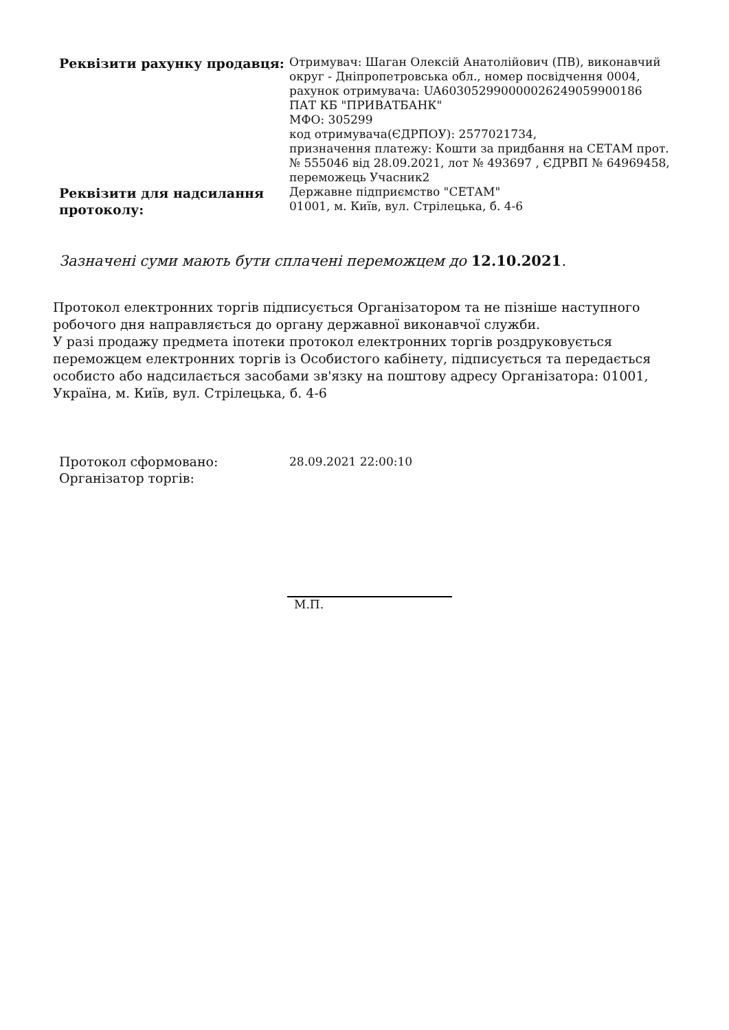| Реквізити рахунку продавця: | Отримувач: Шаган Олексій Анатолійович (ПВ), виконавчий округ - Дніпропетровська обл., номер посвідчення 0004, рахунок отримувача: UA603052990000026249059900186 ПАТ КБ "ПРИВАТБАНК" МФО: 305299 код отримувача(ЄДРПОУ): 2577021734, призначення платежу: Кошти за придбання на СЕТАМ прот. № 555046 від 28.09.2021, лот № 493697 , ЄДРВП № 64969458, переможець Учасник2 |
| Реквізити для надсилання протоколу: | Державне підприємство "СЕТАМ" 01001, м. Київ, вул. Стрілецька, б. 4-6 |
Зазначені суми мають бути сплачені переможцем до 12.10.2021.
Протокол електронних торгів підписується Організатором та не пізніше наступного робочого дня направляється до органу державної виконавчої служби.
У разі продажу предмета іпотеки протокол електронних торгів роздруковується переможцем електронних торгів із Особистого кабінету, підписується та передається особисто або надсилається засобами зв'язку на поштову адресу Організатора: 01001, Україна, м. Київ, вул. Стрілецька, б. 4-6
| Протокол сформовано: | 28.09.2021 22:00:10 |
| Організатор торгів: | |
М.П.